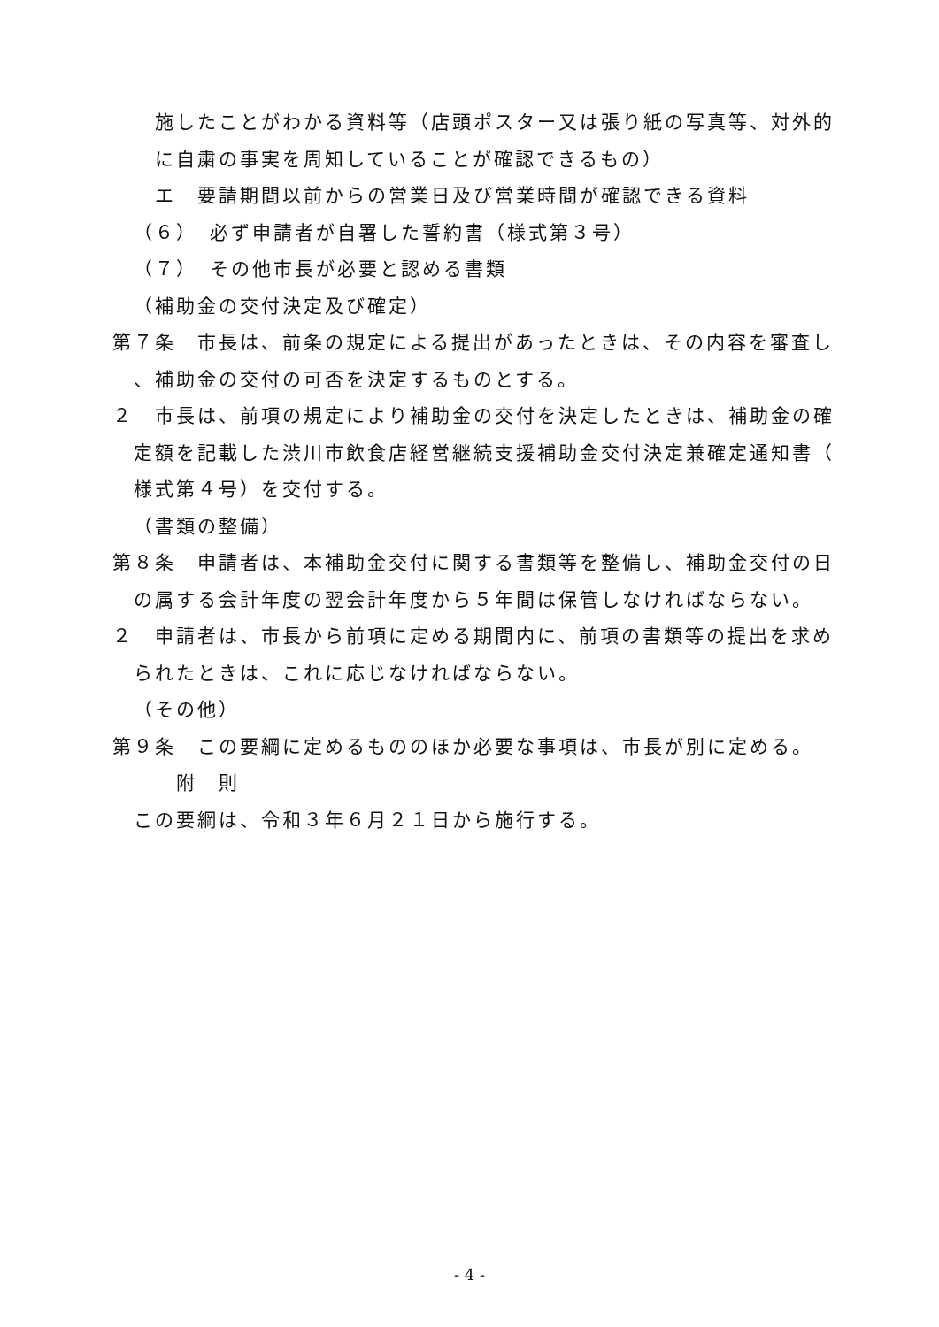施したことがわかる資料等（店頭ポスター又は張り紙の写真等、対外的
に自粛の事実を周知していることが確認できるもの）
エ　要請期間以前からの営業日及び営業時間が確認できる資料
（６）　必ず申請者が自署した誓約書（様式第３号）
（７）　その他市長が必要と認める書類
（補助金の交付決定及び確定）
第７条　市長は、前条の規定による提出があったときは、その内容を審査し
、補助金の交付の可否を決定するものとする。
２　市長は、前項の規定により補助金の交付を決定したときは、補助金の確
定額を記載した渋川市飲食店経営継続支援補助金交付決定兼確定通知書（
様式第４号）を交付する。
（書類の整備）
第８条　申請者は、本補助金交付に関する書類等を整備し、補助金交付の日
の属する会計年度の翌会計年度から５年間は保管しなければならない。
２　申請者は、市長から前項に定める期間内に、前項の書類等の提出を求め
られたときは、これに応じなければならない。
（その他）
第９条　この要綱に定めるもののほか必要な事項は、市長が別に定める。
附　則
この要綱は、令和３年６月２１日から施行する。
- 4 -